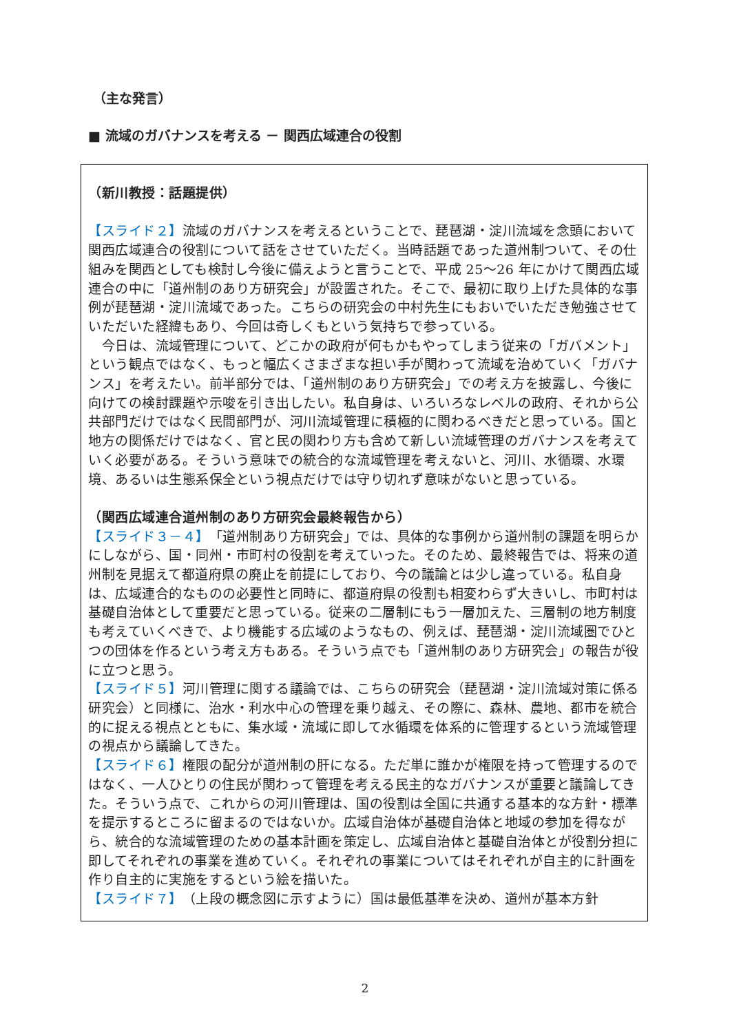（主な発言）
■ 流域のガバナンスを考える － 関西広域連合の役割
（新川教授：話題提供）
【スライド２】流域のガバナンスを考えるということで、琵琶湖・淀川流域を念頭において関西広域連合の役割について話をさせていただく。当時話題であった道州制ついて、その仕組みを関西としても検討し今後に備えようと言うことで、平成 25～26 年にかけて関西広域連合の中に「道州制のあり方研究会」が設置された。そこで、最初に取り上げた具体的な事例が琵琶湖・淀川流域であった。こちらの研究会の中村先生にもおいでいただき勉強させていただいた経緯もあり、今回は奇しくもという気持ちで参っている。
　今日は、流域管理について、どこかの政府が何もかもやってしまう従来の「ガバメント」という観点ではなく、もっと幅広くさまざまな担い手が関わって流域を治めていく「ガバナンス」を考えたい。前半部分では、「道州制のあり方研究会」での考え方を披露し、今後に向けての検討課題や示唆を引き出したい。私自身は、いろいろなレベルの政府、それから公共部門だけではなく民間部門が、河川流域管理に積極的に関わるべきだと思っている。国と地方の関係だけではなく、官と民の関わり方も含めて新しい流域管理のガバナンスを考えていく必要がある。そういう意味での統合的な流域管理を考えないと、河川、水循環、水環境、あるいは生態系保全という視点だけでは守り切れず意味がないと思っている。
（関西広域連合道州制のあり方研究会最終報告から）
【スライド３－４】「道州制あり方研究会」では、具体的な事例から道州制の課題を明らかにしながら、国・同州・市町村の役割を考えていった。そのため、最終報告では、将来の道州制を見据えて都道府県の廃止を前提にしており、今の議論とは少し違っている。私自身は、広域連合的なものの必要性と同時に、都道府県の役割も相変わらず大きいし、市町村は基礎自治体として重要だと思っている。従来の二層制にもう一層加えた、三層制の地方制度も考えていくべきで、より機能する広域のようなもの、例えば、琵琶湖・淀川流域圏でひとつの団体を作るという考え方もある。そういう点でも「道州制のあり方研究会」の報告が役に立つと思う。
【スライド５】河川管理に関する議論では、こちらの研究会（琵琶湖・淀川流域対策に係る研究会）と同様に、治水・利水中心の管理を乗り越え、その際に、森林、農地、都市を統合的に捉える視点とともに、集水域・流域に即して水循環を体系的に管理するという流域管理の視点から議論してきた。
【スライド６】権限の配分が道州制の肝になる。ただ単に誰かが権限を持って管理するのではなく、一人ひとりの住民が関わって管理を考える民主的なガバナンスが重要と議論してきた。そういう点で、これからの河川管理は、国の役割は全国に共通する基本的な方針・標準を提示するところに留まるのではないか。広域自治体が基礎自治体と地域の参加を得ながら、統合的な流域管理のための基本計画を策定し、広域自治体と基礎自治体とが役割分担に即してそれぞれの事業を進めていく。それぞれの事業についてはそれぞれが自主的に計画を作り自主的に実施をするという絵を描いた。
【スライド７】（上段の概念図に示すように）国は最低基準を決め、道州が基本方針
2